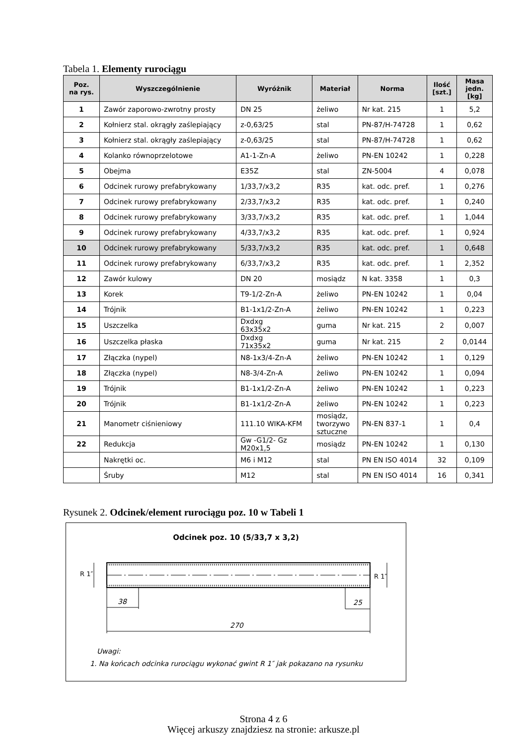Tabela 1. Elementy rurociągu
| Poz. na rys. | Wyszczególnienie | Wyróżnik | Materiał | Norma | Ilość [szt.] | Masa jedn. [kg] |
| --- | --- | --- | --- | --- | --- | --- |
| 1 | Zawór zaporowo-zwrotny prosty | DN 25 | żeliwo | Nr kat. 215 | 1 | 5,2 |
| 2 | Kołnierz stal. okrągły zaślepiający | z-0,63/25 | stal | PN-87/H-74728 | 1 | 0,62 |
| 3 | Kołnierz stal. okrągły zaślepiający | z-0,63/25 | stal | PN-87/H-74728 | 1 | 0,62 |
| 4 | Kolanko równoprzelotowe | A1-1-Zn-A | żeliwo | PN-EN 10242 | 1 | 0,228 |
| 5 | Obejma | E35Z | stal | ZN-5004 | 4 | 0,078 |
| 6 | Odcinek rurowy prefabrykowany | 1/33,7/x3,2 | R35 | kat. odc. pref. | 1 | 0,276 |
| 7 | Odcinek rurowy prefabrykowany | 2/33,7/x3,2 | R35 | kat. odc. pref. | 1 | 0,240 |
| 8 | Odcinek rurowy prefabrykowany | 3/33,7/x3,2 | R35 | kat. odc. pref. | 1 | 1,044 |
| 9 | Odcinek rurowy prefabrykowany | 4/33,7/x3,2 | R35 | kat. odc. pref. | 1 | 0,924 |
| 10 | Odcinek rurowy prefabrykowany | 5/33,7/x3,2 | R35 | kat. odc. pref. | 1 | 0,648 |
| 11 | Odcinek rurowy prefabrykowany | 6/33,7/x3,2 | R35 | kat. odc. pref. | 1 | 2,352 |
| 12 | Zawór kulowy | DN 20 | mosiądz | N kat. 3358 | 1 | 0,3 |
| 13 | Korek | T9-1/2-Zn-A | żeliwo | PN-EN 10242 | 1 | 0,04 |
| 14 | Trójnik | B1-1x1/2-Zn-A | żeliwo | PN-EN 10242 | 1 | 0,223 |
| 15 | Uszczelka | Dxdxg 63x35x2 | guma | Nr kat. 215 | 2 | 0,007 |
| 16 | Uszczelka płaska | Dxdxg 71x35x2 | guma | Nr kat. 215 | 2 | 0,0144 |
| 17 | Złączka (nypel) | N8-1x3/4-Zn-A | żeliwo | PN-EN 10242 | 1 | 0,129 |
| 18 | Złączka (nypel) | N8-3/4-Zn-A | żeliwo | PN-EN 10242 | 1 | 0,094 |
| 19 | Trójnik | B1-1x1/2-Zn-A | żeliwo | PN-EN 10242 | 1 | 0,223 |
| 20 | Trójnik | B1-1x1/2-Zn-A | żeliwo | PN-EN 10242 | 1 | 0,223 |
| 21 | Manometr ciśnieniowy | 111.10 WIKA-KFM | mosiądz, tworzywo sztuczne | PN-EN 837-1 | 1 | 0,4 |
| 22 | Redukcja | Gw -G1/2- Gz M20x1,5 | mosiądz | PN-EN 10242 | 1 | 0,130 |
| | Nakrętki oc. | M6 i M12 | stal | PN EN ISO 4014 | 32 | 0,109 |
| | Śruby | M12 | stal | PN EN ISO 4014 | 16 | 0,341 |
Rysunek 2. Odcinek/element rurociągu poz. 10 w Tabeli 1
Odcinek poz. 10 (5/33,7 x 3,2)
R 1″ R 1″
38 25
270
Uwagi:
1. Na końcach odcinka rurociągu wykonać gwint R 1″ jak pokazano na rysunku
Strona 4 z 6
Więcej arkuszy znajdziesz na stronie: arkusze.pl